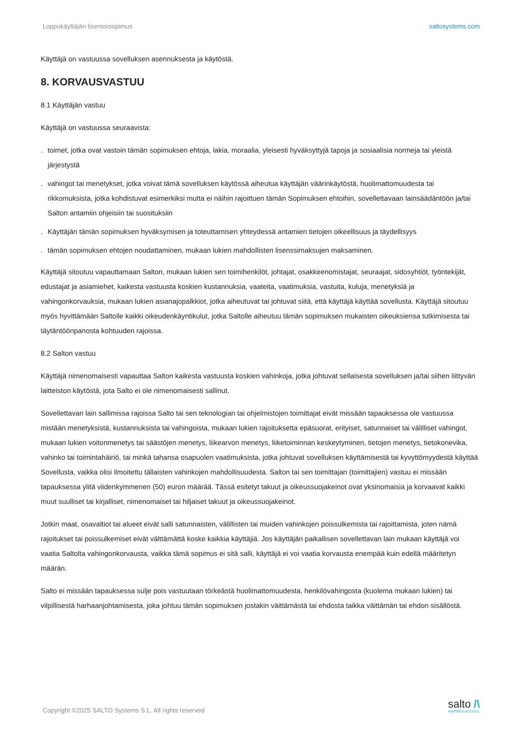Loppukäyttäjän lisenssisopimus saltosystems.com
Käyttäjä on vastuussa sovelluksen asennuksesta ja käytöstä.
8. KORVAUSVASTUU
8.1 Käyttäjän vastuu
Käyttäjä on vastuussa seuraavista:
. toimet, jotka ovat vastoin tämän sopimuksen ehtoja, lakia, moraalia, yleisesti hyväksyttyjä tapoja ja sosiaalisia normeja tai yleistä järjestystä
. vahingot tai menetykset, jotka voivat tämä sovelluksen käytössä aiheutua käyttäjän väärinkäytöstä, huolimattomuudesta tai rikkomuksista, jotka kohdistuvat esimerkiksi mutta ei näihin rajoittuen tämän Sopimuksen ehtoihin, sovellettavaan lainsäädäntöön ja/tai Salton antamiin ohjeisiin tai suosituksiin
. Käyttäjän tämän sopimuksen hyväksymisen ja toteuttamisen yhteydessä antamien tietojen oikeellisuus ja täydellisyys
. tämän sopimuksen ehtojen noudattaminen, mukaan lukien mahdollisten lisenssimaksujen maksaminen.
Käyttäjä sitoutuu vapauttamaan Salton, mukaan lukien sen toimihenkilöt, johtajat, osakkeenomistajat, seuraajat, sidosyhtiöt, työntekijät, edustajat ja asiamiehet, kaikesta vastuusta koskien kustannuksia, vaateita, vaatimuksia, vastuita, kuluja, menetyksiä ja vahingonkorvauksia, mukaan lukien asianajopalkkiot, jotka aiheutuvat tai johtuvat siitä, että käyttäjä käyttää sovellusta. Käyttäjä sitoutuu myös hyvittämään Saltolle kaikki oikeudenkäyntikulut, jotka Saltolle aiheutuu tämän sopimuksen mukaisten oikeuksiensa tutkimisesta tai täytäntöönpanosta kohtuuden rajoissa.
8.2 Salton vastuu
Käyttäjä nimenomaisesti vapauttaa Salton kaikesta vastuusta koskien vahinkoja, jotka johtuvat sellaisesta sovelluksen ja/tai siihen liittyvän laitteiston käytöstä, jota Salto ei ole nimenomaisesti sallinut.
Sovellettavan lain sallimissa rajoissa Salto tai sen teknologian tai ohjelmistojen toimittajat eivät missään tapauksessa ole vastuussa mistään menetyksistä, kustannuksista tai vahingoista, mukaan lukien rajoituksetta epäsuorat, erityiset, satunnaiset tai välilliset vahingot, mukaan lukien voitonmenetys tai säästöjen menetys, liikearvon menetys, liiketoiminnan keskeytyminen, tietojen menetys, tietokonevika, vahinko tai toimintahäiriö, tai minkä tahansa osapuolen vaatimuksista, jotka johtuvat sovelluksen käyttämisestä tai kyvyttömyydestä käyttää Sovellusta, vaikka olisi ilmoitettu tällaisten vahinkojen mahdollisuudesta. Salton tai sen toimittajan (toimittajien) vastuu ei missään tapauksessa ylitä viidenkymmenen (50) euron määrää. Tässä esitetyt takuut ja oikeussuojakeinot ovat yksinomaisia ja korvaavat kaikki muut suulliset tai kirjalliset, nimenomaiset tai hiljaiset takuut ja oikeussuojakeinot.
Jotkin maat, osavaltiot tai alueet eivät salli satunnaisten, välillisten tai muiden vahinkojen poissulkemista tai rajoittamista, joten nämä rajoitukset tai poissulkemiset eivät välttämättä koske kaikkia käyttäjiä. Jos käyttäjän paikallisen sovellettavan lain mukaan käyttäjä voi vaatia Saltolta vahingonkorvausta, vaikka tämä sopimus ei sitä salli, käyttäjä ei voi vaatia korvausta enempää kuin edellä määritetyn määrän.
Salto ei missään tapauksessa sulje pois vastuutaan törkeästä huolimattomuudesta, henkilövahingosta (kuolema mukaan lukien) tai vilpillisestä harhaanjohtamisesta, joka johtuu tämän sopimuksen jostakin väittämästä tai ehdosta taikka väittämän tai ehdon sisällöstä.
Copyright ©2025 SALTO Systems S.L. All rights reserved
salto /\
INSPIRED ACCESS